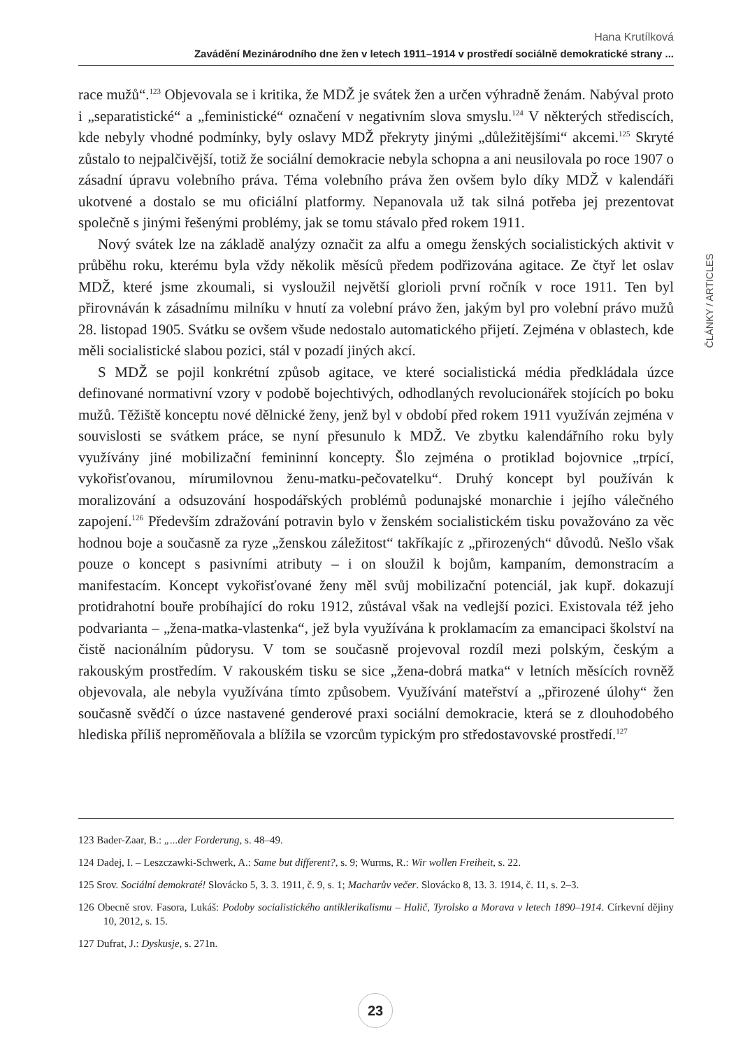Hana Krutílková
Zavádění Mezinárodního dne žen v letech 1911–1914 v prostředí sociálně demokratické strany ...
race mužů“.<sup>123</sup> Objevovala se i kritika, že MDŽ je svátek žen a určen výhradně ženám. Nabýval proto i „separatistické“ a „feministické“ označení v negativním slova smyslu.<sup>124</sup> V některých střediscích, kde nebyly vhodné podmínky, byly oslavy MDŽ překryty jinými „důležitějšími“ akcemi.<sup>125</sup> Skryté zůstalo to nejpalčivější, totiž že sociální demokracie nebyla schopna a ani neusilovala po roce 1907 o zásadní úpravu volebního práva. Téma volebního práva žen ovšem bylo díky MDŽ v kalendáři ukotvené a dostalo se mu oficiální platformy. Nepanovala už tak silná potřeba jej prezentovat společně s jinými řešenými problémy, jak se tomu stávalo před rokem 1911.
Nový svátek lze na základě analýzy označit za alfu a omegu ženských socialistických aktivit v průběhu roku, kterému byla vždy několik měsíců předem podřizována agitace. Ze čtyř let oslav MDŽ, které jsme zkoumali, si vysloužil největší glorioli první ročník v roce 1911. Ten byl přirovnáván k zásadnímu milníku v hnutí za volební právo žen, jakým byl pro volební právo mužů 28. listopad 1905. Svátku se ovšem všude nedostalo automatického přijetí. Zejména v oblastech, kde měli socialistické slabou pozici, stál v pozadí jiných akcí.
S MDŽ se pojil konkrétní způsob agitace, ve které socialistická média předkládala úzce definované normativní vzory v podobě bojechtivých, odhodlaných revolucionářek stojících po boku mužů. Těžiště konceptu nové dělnické ženy, jenž byl v období před rokem 1911 využíván zejména v souvislosti se svátkem práce, se nyní přesunulo k MDŽ. Ve zbytku kalendářního roku byly využívány jiné mobilizační femininní koncepty. Šlo zejména o protiklad bojovnice „trpící, vykořisťovanou, mírumilovnou ženu-matku-pečovatelku“. Druhý koncept byl používán k moralizování a odsuzování hospodářských problémů podunajské monarchie i jejího válečného zapojení.<sup>126</sup> Především zdražování potravin bylo v ženském socialistickém tisku považováno za věc hodnou boje a současně za ryze „ženskou záležitost“ takříkajíc z „přirozených“ důvodů. Nešlo však pouze o koncept s pasivními atributy – i on sloužil k bojům, kampaním, demonstracím a manifestacím. Koncept vykořisťované ženy měl svůj mobilizační potenciál, jak kupř. dokazují protidrahotní bouře probíhající do roku 1912, zůstával však na vedlejší pozici. Existovala též jeho podvarianta – „žena-matka-vlastenka“, jež byla využívána k proklamacím za emancipaci školství na čistě nacionálním půdorysu. V tom se současně projevoval rozdíl mezi polským, českým a rakouským prostředím. V rakouském tisku se sice „žena-dobrá matka“ v letních měsících rovněž objevovala, ale nebyla využívána tímto způsobem. Využívání mateřství a „přirozené úlohy“ žen současně svědčí o úzce nastavené genderové praxi sociální demokracie, která se z dlouhodobého hlediska příliš neproměňovala a blížila se vzorcům typickým pro středostavovské prostředí.<sup>127</sup>
ČLÁNKY / ARTICLES
123 Bader-Zaar, B.: „...der Forderung, s. 48–49.
124 Dadej, I. – Leszczawki-Schwerk, A.: Same but different?, s. 9; Wurms, R.: Wir wollen Freiheit, s. 22.
125 Srov. Sociální demokraté! Slovácko 5, 3. 3. 1911, č. 9, s. 1; Macharův večer. Slovácko 8, 13. 3. 1914, č. 11, s. 2–3.
126 Obecně srov. Fasora, Lukáš: Podoby socialistického antiklerikalismu – Halič, Tyrolsko a Morava v letech 1890–1914. Církevní dějiny 10, 2012, s. 15.
127 Dufrat, J.: Dyskusje, s. 271n.
23